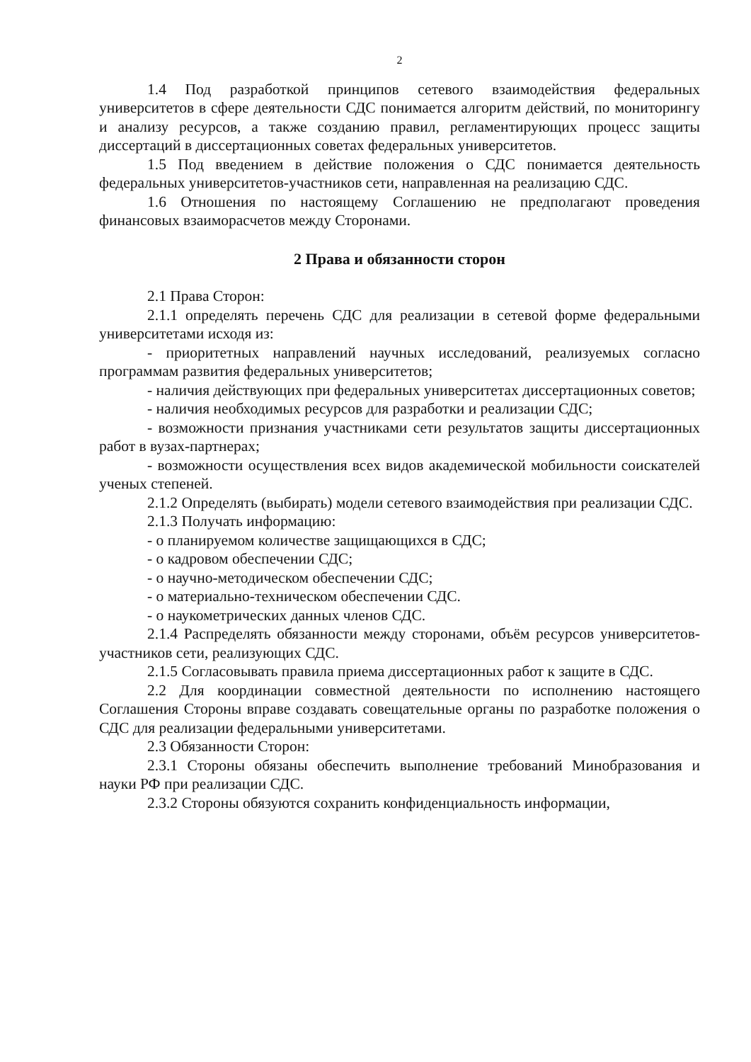2
1.4 Под разработкой принципов сетевого взаимодействия федеральных университетов в сфере деятельности СДС понимается алгоритм действий, по мониторингу и анализу ресурсов, а также созданию правил, регламентирующих процесс защиты диссертаций в диссертационных советах федеральных университетов.
1.5 Под введением в действие положения о СДС понимается деятельность федеральных университетов-участников сети, направленная на реализацию СДС.
1.6 Отношения по настоящему Соглашению не предполагают проведения финансовых взаиморасчетов между Сторонами.
2 Права и обязанности сторон
2.1 Права Сторон:
2.1.1 определять перечень СДС для реализации в сетевой форме федеральными университетами исходя из:
- приоритетных направлений научных исследований, реализуемых согласно программам развития федеральных университетов;
- наличия действующих при федеральных университетах диссертационных советов;
- наличия необходимых ресурсов для разработки и реализации СДС;
- возможности признания участниками сети результатов защиты диссертационных работ в вузах-партнерах;
- возможности осуществления всех видов академической мобильности соискателей ученых степеней.
2.1.2 Определять (выбирать) модели сетевого взаимодействия при реализации СДС.
2.1.3 Получать информацию:
- о планируемом количестве защищающихся в СДС;
- о кадровом обеспечении СДС;
- о научно-методическом обеспечении СДС;
- о материально-техническом обеспечении СДС.
- о наукометрических данных членов СДС.
2.1.4 Распределять обязанности между сторонами, объём ресурсов университетов-участников сети, реализующих СДС.
2.1.5 Согласовывать правила приема диссертационных работ к защите в СДС.
2.2 Для координации совместной деятельности по исполнению настоящего Соглашения Стороны вправе создавать совещательные органы по разработке положения о СДС для реализации федеральными университетами.
2.3 Обязанности Сторон:
2.3.1 Стороны обязаны обеспечить выполнение требований Минобразования и науки РФ при реализации СДС.
2.3.2 Стороны обязуются сохранить конфиденциальность информации,